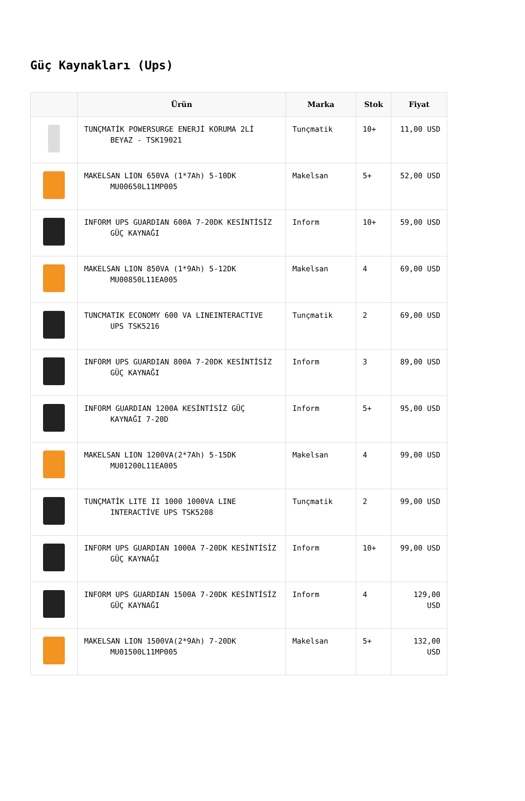Güç Kaynakları (Ups)
| | Ürün | Marka | Stok | Fiyat |
| --- | --- | --- | --- | --- |
| | TUNÇMATİK POWERSURGE ENERJİ KORUMA 2Lİ BEYAZ - TSK19021 | Tunçmatik | 10+ | 11,00 USD |
| | MAKELSAN LION 650VA (1*7Ah) 5-10DK MU00650L11MP005 | Makelsan | 5+ | 52,00 USD |
| | INFORM UPS GUARDIAN 600A 7-20DK KESİNTİSİZ GÜÇ KAYNAĞI | Inform | 10+ | 59,00 USD |
| | MAKELSAN LION 850VA (1*9Ah) 5-12DK MU00850L11EA005 | Makelsan | 4 | 69,00 USD |
| | TUNCMATIK ECONOMY 600 VA LINEINTERACTIVE UPS TSK5216 | Tunçmatik | 2 | 69,00 USD |
| | INFORM UPS GUARDIAN 800A 7-20DK KESİNTİSİZ GÜÇ KAYNAĞI | Inform | 3 | 89,00 USD |
| | INFORM GUARDIAN 1200A KESİNTİSİZ GÜÇ KAYNAĞI 7-20D | Inform | 5+ | 95,00 USD |
| | MAKELSAN LION 1200VA(2*7Ah) 5-15DK MU01200L11EA005 | Makelsan | 4 | 99,00 USD |
| | TUNÇMATİK LITE II 1000 1000VA LINE INTERACTİVE UPS TSK5208 | Tunçmatik | 2 | 99,00 USD |
| | INFORM UPS GUARDIAN 1000A 7-20DK KESİNTİSİZ GÜÇ KAYNAĞI | Inform | 10+ | 99,00 USD |
| | INFORM UPS GUARDIAN 1500A 7-20DK KESİNTİSİZ GÜÇ KAYNAĞI | Inform | 4 | 129,00 USD |
| | MAKELSAN LION 1500VA(2*9Ah) 7-20DK MU01500L11MP005 | Makelsan | 5+ | 132,00 USD |